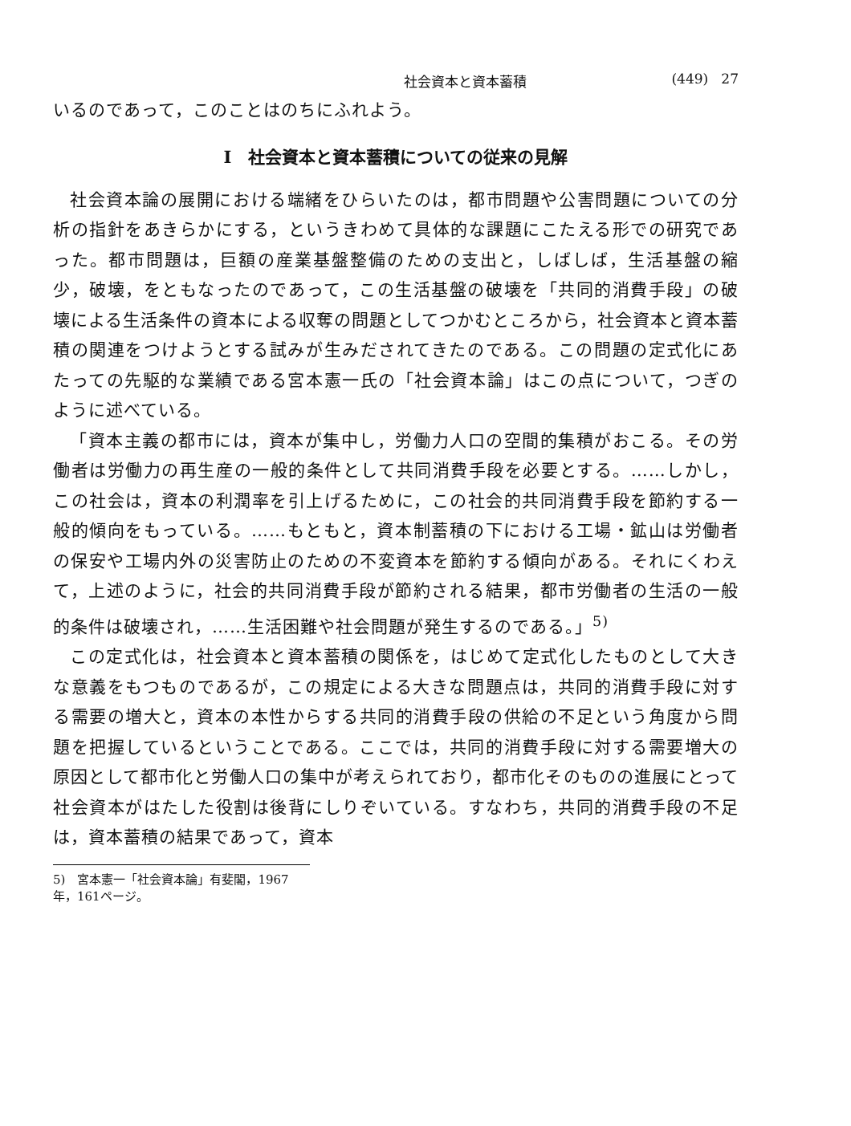社会資本と資本蓄積 (449) 27
いるのであって，このことはのちにふれよう。
I　社会資本と資本蓄積についての従来の見解
社会資本論の展開における端緒をひらいたのは，都市問題や公害問題についての分析の指針をあきらかにする，というきわめて具体的な課題にこたえる形での研究であった。都市問題は，巨額の産業基盤整備のための支出と，しばしば，生活基盤の縮少，破壊，をともなったのであって，この生活基盤の破壊を「共同的消費手段」の破壊による生活条件の資本による収奪の問題としてつかむところから，社会資本と資本蓄積の関連をつけようとする試みが生みだされてきたのである。この問題の定式化にあたっての先駆的な業績である宮本憲一氏の「社会資本論」はこの点について，つぎのように述べている。
「資本主義の都市には，資本が集中し，労働力人口の空間的集積がおこる。その労働者は労働力の再生産の一般的条件として共同消費手段を必要とする。……しかし，この社会は，資本の利潤率を引上げるために，この社会的共同消費手段を節約する一般的傾向をもっている。……もともと，資本制蓄積の下における工場・鉱山は労働者の保安や工場内外の災害防止のための不変資本を節約する傾向がある。それにくわえて，上述のように，社会的共同消費手段が節約される結果，都市労働者の生活の一般的条件は破壊され，……生活困難や社会問題が発生するのである。」<sup>5)</sup>
この定式化は，社会資本と資本蓄積の関係を，はじめて定式化したものとして大きな意義をもつものであるが，この規定による大きな問題点は，共同的消費手段に対する需要の増大と，資本の本性からする共同的消費手段の供給の不足という角度から問題を把握しているということである。ここでは，共同的消費手段に対する需要増大の原因として都市化と労働人口の集中が考えられており，都市化そのものの進展にとって社会資本がはたした役割は後背にしりぞいている。すなわち，共同的消費手段の不足は，資本蓄積の結果であって，資本
5)　宮本憲一「社会資本論」有斐閣，1967年，161ページ。